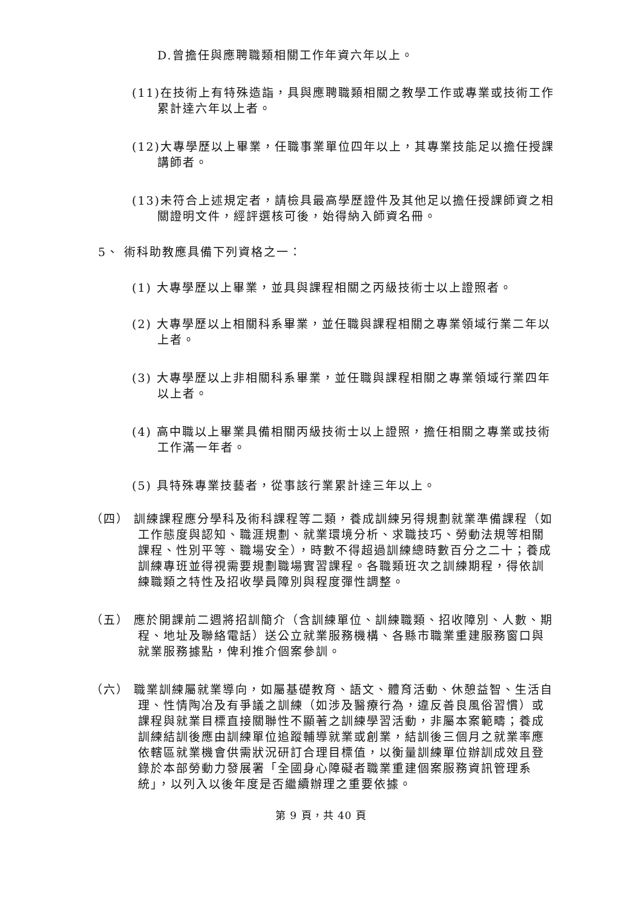D.曾擔任與應聘職類相關工作年資六年以上。
(11)在技術上有特殊造詣，具與應聘職類相關之教學工作或專業或技術工作累計達六年以上者。
(12)大專學歷以上畢業，任職事業單位四年以上，其專業技能足以擔任授課講師者。
(13)未符合上述規定者，請檢具最高學歷證件及其他足以擔任授課師資之相關證明文件，經評選核可後，始得納入師資名冊。
5、 術科助教應具備下列資格之一：
(1) 大專學歷以上畢業，並具與課程相關之丙級技術士以上證照者。
(2) 大專學歷以上相關科系畢業，並任職與課程相關之專業領域行業二年以上者。
(3) 大專學歷以上非相關科系畢業，並任職與課程相關之專業領域行業四年以上者。
(4) 高中職以上畢業具備相關丙級技術士以上證照，擔任相關之專業或技術工作滿一年者。
(5) 具特殊專業技藝者，從事該行業累計達三年以上。
（四） 訓練課程應分學科及術科課程等二類，養成訓練另得規劃就業準備課程（如工作態度與認知、職涯規劃、就業環境分析、求職技巧、勞動法規等相關課程、性別平等、職場安全），時數不得超過訓練總時數百分之二十；養成訓練專班並得視需要規劃職場實習課程。各職類班次之訓練期程，得依訓練職類之特性及招收學員障別與程度彈性調整。
（五） 應於開課前二週將招訓簡介（含訓練單位、訓練職類、招收障別、人數、期程、地址及聯絡電話）送公立就業服務機構、各縣市職業重建服務窗口與就業服務據點，俾利推介個案參訓。
（六） 職業訓練屬就業導向，如屬基礎教育、語文、體育活動、休憩益智、生活自理、性情陶冶及有爭議之訓練（如涉及醫療行為，違反善良風俗習慣）或課程與就業目標直接關聯性不顯著之訓練學習活動，非屬本案範疇；養成訓練結訓後應由訓練單位追蹤輔導就業或創業，結訓後三個月之就業率應依轄區就業機會供需狀況研訂合理目標值，以衡量訓練單位辦訓成效且登錄於本部勞動力發展署「全國身心障礙者職業重建個案服務資訊管理系統」，以列入以後年度是否繼續辦理之重要依據。
第 9 頁，共 40 頁